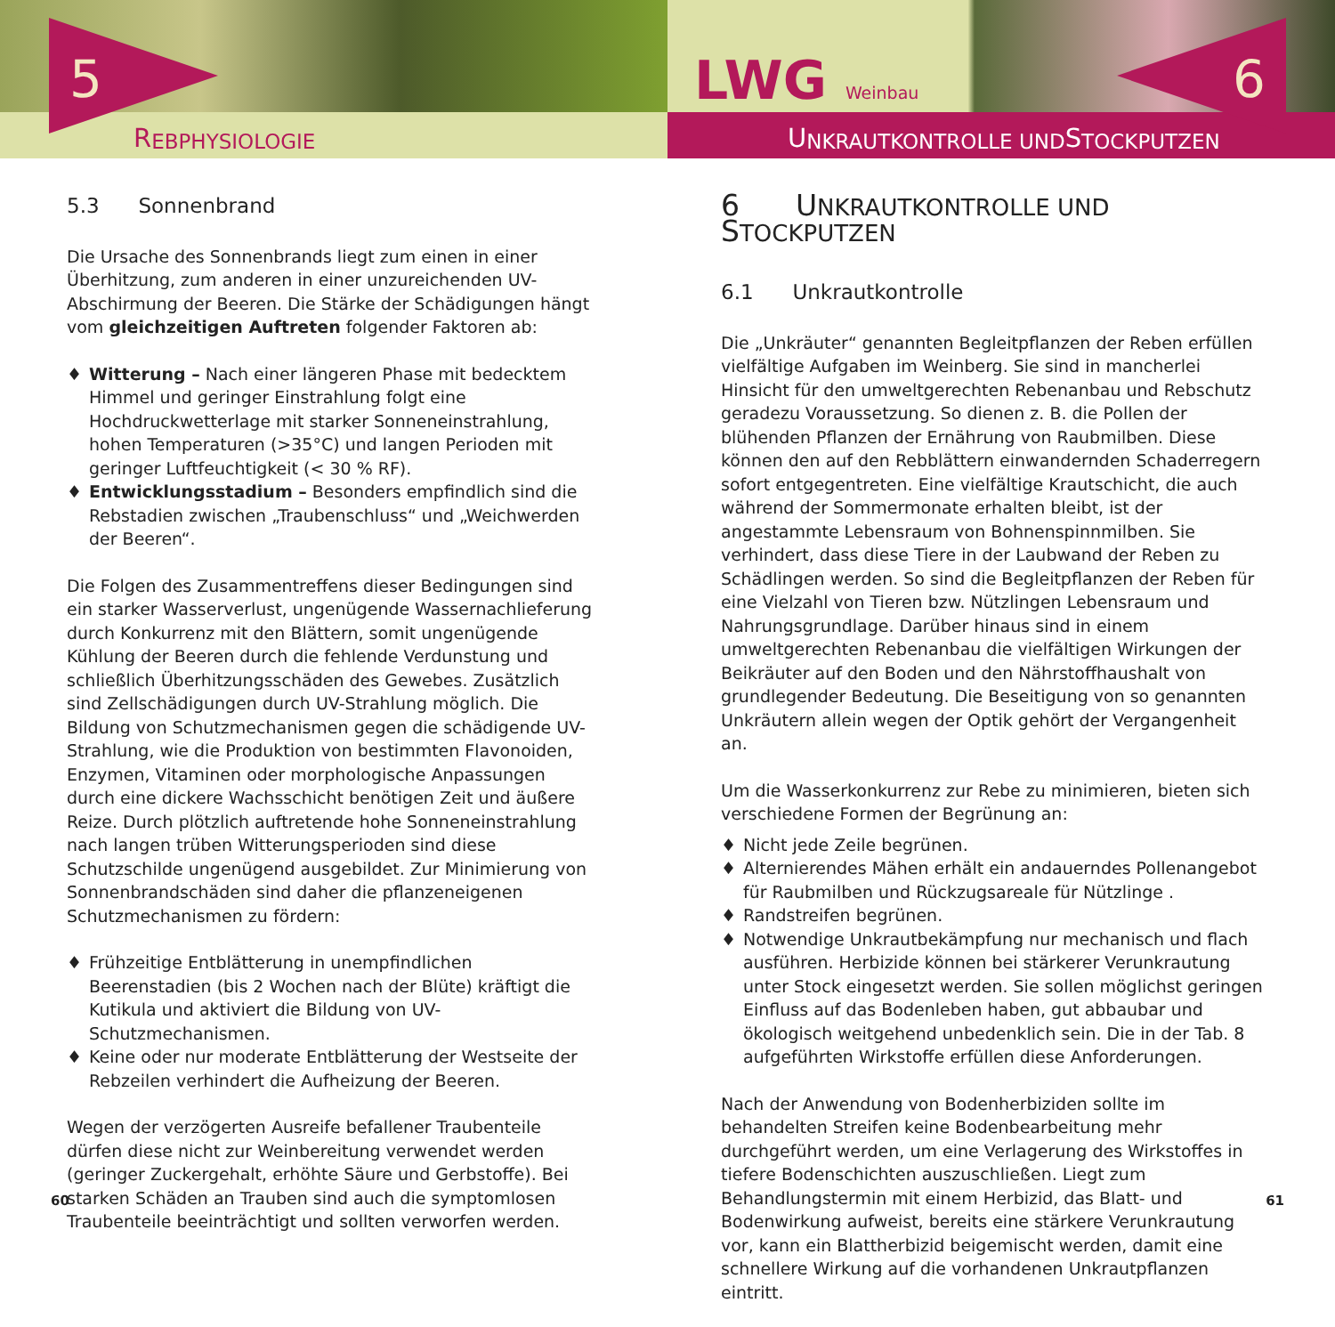R EBPHYSIOLOGIE
5
5.3 Sonnenbrand
Die Ursache des Sonnenbrands liegt zum einen in einer Überhitzung, zum anderen in einer unzureichenden UV-Abschirmung der Beeren. Die Stärke der Schädigungen hängt vom gleichzeitigen Auftreten folgender Faktoren ab:
♦ Witterung – Nach einer längeren Phase mit bedecktem Himmel und geringer Einstrahlung folgt eine Hochdruckwetterlage mit starker Sonneneinstrahlung, hohen Temperaturen (>35°C) und langen Perioden mit geringer Luftfeuchtigkeit (< 30 % RF).
♦ Entwicklungsstadium – Besonders empfindlich sind die Rebstadien zwischen „Traubenschluss“ und „Weichwerden der Beeren“.
Die Folgen des Zusammentreffens dieser Bedingungen sind ein starker Wasserverlust, ungenügende Wassernachlieferung durch Konkurrenz mit den Blättern, somit ungenügende Kühlung der Beeren durch die fehlende Verdunstung und schließlich Überhitzungsschäden des Gewebes. Zusätzlich sind Zellschädigungen durch UV-Strahlung möglich. Die Bildung von Schutzmechanismen gegen die schädigende UV-Strahlung, wie die Produktion von bestimmten Flavonoiden, Enzymen, Vitaminen oder morphologische Anpassungen durch eine dickere Wachsschicht benötigen Zeit und äußere Reize. Durch plötzlich auftretende hohe Sonneneinstrahlung nach langen trüben Witterungsperioden sind diese Schutzschilde ungenügend ausgebildet. Zur Minimierung von Sonnenbrandschäden sind daher die pflanzeneigenen Schutzmechanismen zu fördern:
♦ Frühzeitige Entblätterung in unempfindlichen Beerenstadien (bis 2 Wochen nach der Blüte) kräftigt die Kutikula und aktiviert die Bildung von UV-Schutzmechanismen.
♦ Keine oder nur moderate Entblätterung der Westseite der Rebzeilen verhindert die Aufheizung der Beeren.
Wegen der verzögerten Ausreife befallener Traubenteile dürfen diese nicht zur Weinbereitung verwendet werden (geringer Zuckergehalt, erhöhte Säure und Gerbstoffe). Bei starken Schäden an Trauben sind auch die symptomlosen Traubenteile beeinträchtigt und sollten verworfen werden.
60
U NKRAUTKONTROLLE UND S TOCKPUTZEN
LWG Weinbau 6
6 UNKRAUTKONTROLLE UND STOCKPUTZEN
6.1 Unkrautkontrolle
Die „Unkräuter“ genannten Begleitpflanzen der Reben erfüllen vielfältige Aufgaben im Weinberg. Sie sind in mancherlei Hinsicht für den umweltgerechten Rebenanbau und Rebschutz geradezu Voraussetzung. So dienen z. B. die Pollen der blühenden Pflanzen der Ernährung von Raubmilben. Diese können den auf den Rebblättern einwandernden Schaderregern sofort entgegentreten. Eine vielfältige Krautschicht, die auch während der Sommermonate erhalten bleibt, ist der angestammte Lebensraum von Bohnenspinnmilben. Sie verhindert, dass diese Tiere in der Laubwand der Reben zu Schädlingen werden. So sind die Begleitpflanzen der Reben für eine Vielzahl von Tieren bzw. Nützlingen Lebensraum und Nahrungsgrundlage. Darüber hinaus sind in einem umweltgerechten Rebenanbau die vielfältigen Wirkungen der Beikräuter auf den Boden und den Nährstoffhaushalt von grundlegender Bedeutung. Die Beseitigung von so genannten Unkräutern allein wegen der Optik gehört der Vergangenheit an.
Um die Wasserkonkurrenz zur Rebe zu minimieren, bieten sich verschiedene Formen der Begrünung an:
♦ Nicht jede Zeile begrünen.
♦ Alternierendes Mähen erhält ein andauerndes Pollenangebot für Raubmilben und Rückzugsareale für Nützlinge .
♦ Randstreifen begrünen.
♦ Notwendige Unkrautbekämpfung nur mechanisch und flach ausführen. Herbizide können bei stärkerer Verunkrautung unter Stock eingesetzt werden. Sie sollen möglichst geringen Einfluss auf das Bodenleben haben, gut abbaubar und ökologisch weitgehend unbedenklich sein. Die in der Tab. 8 aufgeführten Wirkstoffe erfüllen diese Anforderungen.
Nach der Anwendung von Bodenherbiziden sollte im behandelten Streifen keine Bodenbearbeitung mehr durchgeführt werden, um eine Verlagerung des Wirkstoffes in tiefere Bodenschichten auszuschließen. Liegt zum Behandlungstermin mit einem Herbizid, das Blatt- und Bodenwirkung aufweist, bereits eine stärkere Verunkrautung vor, kann ein Blattherbizid beigemischt werden, damit eine schnellere Wirkung auf die vorhandenen Unkrautpflanzen eintritt.
61